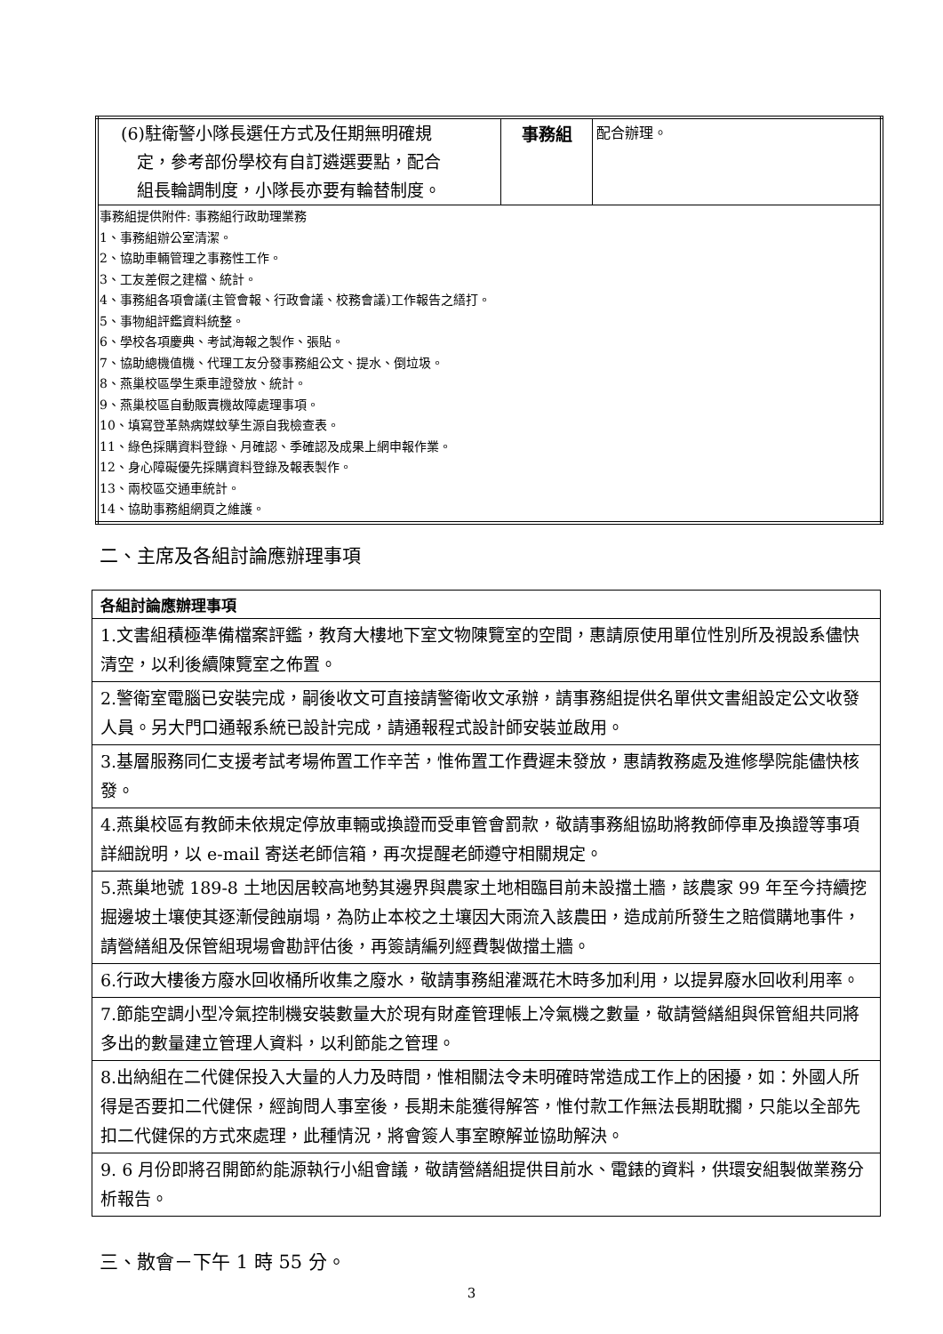| (6)駐衛警小隊長選任方式及任期無明確規 定，參考部份學校有自訂遴選要點，配合 組長輪調制度，小隊長亦要有輪替制度。 | 事務組 | 配合辦理。 |
| 事務組提供附件: 事務組行政助理業務 1、事務組辦公室清潔。 2、協助車輛管理之事務性工作。 3、工友差假之建檔、統計。 4、事務組各項會議(主管會報、行政會議、校務會議)工作報告之繕打。 5、事物組評鑑資料統整。 6、學校各項慶典、考試海報之製作、張貼。 7、協助總機值機、代理工友分發事務組公文、提水、倒垃圾。 8、燕巢校區學生乘車證發放、統計。 9、燕巢校區自動販賣機故障處理事項。 10、填寫登革熱病媒蚊孳生源自我檢查表。 11、綠色採購資料登錄、月確認、季確認及成果上網申報作業。 12、身心障礙優先採購資料登錄及報表製作。 13、兩校區交通車統計。 14、協助事務組網頁之維護。 | | |
二、主席及各組討論應辦理事項
| 各組討論應辦理事項 |
| --- |
| 1.文書組積極準備檔案評鑑，教育大樓地下室文物陳覽室的空間，惠請原使用單位性別所及視設系儘快清空，以利後續陳覽室之佈置。 |
| 2.警衛室電腦已安裝完成，嗣後收文可直接請警衛收文承辦，請事務組提供名單供文書組設定公文收發人員。另大門口通報系統已設計完成，請通報程式設計師安裝並啟用。 |
| 3.基層服務同仁支援考試考場佈置工作辛苦，惟佈置工作費遲未發放，惠請教務處及進修學院能儘快核發。 |
| 4.燕巢校區有教師未依規定停放車輛或換證而受車管會罰款，敬請事務組協助將教師停車及換證等事項詳細說明，以 e-mail 寄送老師信箱，再次提醒老師遵守相關規定。 |
| 5.燕巢地號 189-8 土地因居較高地勢其邊界與農家土地相臨目前未設擋土牆，該農家 99 年至今持續挖掘邊坡土壤使其逐漸侵蝕崩塌，為防止本校之土壤因大雨流入該農田，造成前所發生之賠償購地事件，請營繕組及保管組現場會勘評估後，再簽請編列經費製做擋土牆。 |
| 6.行政大樓後方廢水回收桶所收集之廢水，敬請事務組灌溉花木時多加利用，以提昇廢水回收利用率。 |
| 7.節能空調小型冷氣控制機安裝數量大於現有財產管理帳上冷氣機之數量，敬請營繕組與保管組共同將多出的數量建立管理人資料，以利節能之管理。 |
| 8.出納組在二代健保投入大量的人力及時間，惟相關法令未明確時常造成工作上的困擾，如：外國人所得是否要扣二代健保，經詢問人事室後，長期未能獲得解答，惟付款工作無法長期耽擱，只能以全部先扣二代健保的方式來處理，此種情況，將會簽人事室瞭解並協助解決。 |
| 9. 6 月份即將召開節約能源執行小組會議，敬請營繕組提供目前水、電錶的資料，供環安組製做業務分析報告。 |
三、散會－下午 1 時 55 分。
3